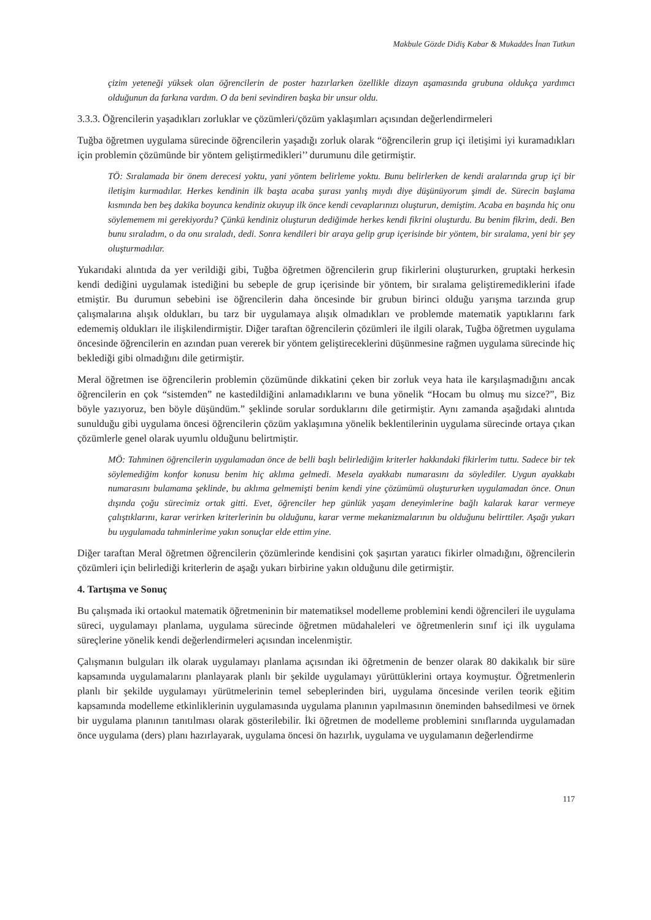Makbule Gözde Didiş Kabar & Mukaddes İnan Tutkun
çizim yeteneği yüksek olan öğrencilerin de poster hazırlarken özellikle dizayn aşamasında grubuna oldukça yardımcı olduğunun da farkına vardım. O da beni sevindiren başka bir unsur oldu.
3.3.3. Öğrencilerin yaşadıkları zorluklar ve çözümleri/çözüm yaklaşımları açısından değerlendirmeleri
Tuğba öğretmen uygulama sürecinde öğrencilerin yaşadığı zorluk olarak “öğrencilerin grup içi iletişimi iyi kuramadıkları için problemin çözümünde bir yöntem geliştirmedikleri’’ durumunu dile getirmiştir.
TÖ: Sıralamada bir önem derecesi yoktu, yani yöntem belirleme yoktu. Bunu belirlerken de kendi aralarında grup içi bir iletişim kurmadılar. Herkes kendinin ilk başta acaba şurası yanlış mıydı diye düşünüyorum şimdi de. Sürecin başlama kısmında ben beş dakika boyunca kendiniz okuyup ilk önce kendi cevaplarınızı oluşturun, demiştim. Acaba en başında hiç onu söylememem mi gerekiyordu? Çünkü kendiniz oluşturun dediğimde herkes kendi fikrini oluşturdu. Bu benim fikrim, dedi. Ben bunu sıraladım, o da onu sıraladı, dedi. Sonra kendileri bir araya gelip grup içerisinde bir yöntem, bir sıralama, yeni bir şey oluşturmadılar.
Yukarıdaki alıntıda da yer verildiği gibi, Tuğba öğretmen öğrencilerin grup fikirlerini oluştururken, gruptaki herkesin kendi dediğini uygulamak istediğini bu sebeple de grup içerisinde bir yöntem, bir sıralama geliştiremediklerini ifade etmiştir. Bu durumun sebebini ise öğrencilerin daha öncesinde bir grubun birinci olduğu yarışma tarzında grup çalışmalarına alışık oldukları, bu tarz bir uygulamaya alışık olmadıkları ve problemde matematik yaptıklarını fark edememiş oldukları ile ilişkilendirmiştir. Diğer taraftan öğrencilerin çözümleri ile ilgili olarak, Tuğba öğretmen uygulama öncesinde öğrencilerin en azından puan vererek bir yöntem geliştireceklerini düşünmesine rağmen uygulama sürecinde hiç beklediği gibi olmadığını dile getirmiştir.
Meral öğretmen ise öğrencilerin problemin çözümünde dikkatini çeken bir zorluk veya hata ile karşılaşmadığını ancak öğrencilerin en çok “sistemden” ne kastedildiğini anlamadıklarını ve buna yönelik “Hocam bu olmuş mu sizce?”, Biz böyle yazıyoruz, ben böyle düşündüm.” şeklinde sorular sorduklarını dile getirmiştir. Aynı zamanda aşağıdaki alıntıda sunulduğu gibi uygulama öncesi öğrencilerin çözüm yaklaşımına yönelik beklentilerinin uygulama sürecinde ortaya çıkan çözümlerle genel olarak uyumlu olduğunu belirtmiştir.
MÖ: Tahminen öğrencilerin uygulamadan önce de belli başlı belirlediğim kriterler hakkındaki fikirlerim tuttu. Sadece bir tek söylemediğim konfor konusu benim hiç aklıma gelmedi. Mesela ayakkabı numarasını da söylediler. Uygun ayakkabı numarasını bulamama şeklinde, bu aklıma gelmemişti benim kendi yine çözümümü oluştururken uygulamadan önce. Onun dışında çoğu sürecimiz ortak gitti. Evet, öğrenciler hep günlük yaşam deneyimlerine bağlı kalarak karar vermeye çalıştıklarını, karar verirken kriterlerinin bu olduğunu, karar verme mekanizmalarının bu olduğunu belirttiler. Aşağı yukarı bu uygulamada tahminlerime yakın sonuçlar elde ettim yine.
Diğer taraftan Meral öğretmen öğrencilerin çözümlerinde kendisini çok şaşırtan yaratıcı fikirler olmadığını, öğrencilerin çözümleri için belirlediği kriterlerin de aşağı yukarı birbirine yakın olduğunu dile getirmiştir.
4. Tartışma ve Sonuç
Bu çalışmada iki ortaokul matematik öğretmeninin bir matematiksel modelleme problemini kendi öğrencileri ile uygulama süreci, uygulamayı planlama, uygulama sürecinde öğretmen müdahaleleri ve öğretmenlerin sınıf içi ilk uygulama süreçlerine yönelik kendi değerlendirmeleri açısından incelenmiştir.
Çalışmanın bulguları ilk olarak uygulamayı planlama açısından iki öğretmenin de benzer olarak 80 dakikalık bir süre kapsamında uygulamalarını planlayarak planlı bir şekilde uygulamayı yürüttüklerini ortaya koymuştur. Öğretmenlerin planlı bir şekilde uygulamayı yürütmelerinin temel sebeplerinden biri, uygulama öncesinde verilen teorik eğitim kapsamında modelleme etkinliklerinin uygulamasında uygulama planının yapılmasının öneminden bahsedilmesi ve örnek bir uygulama planının tanıtılması olarak gösterilebilir. İki öğretmen de modelleme problemini sınıflarında uygulamadan önce uygulama (ders) planı hazırlayarak, uygulama öncesi ön hazırlık, uygulama ve uygulamanın değerlendirme
117